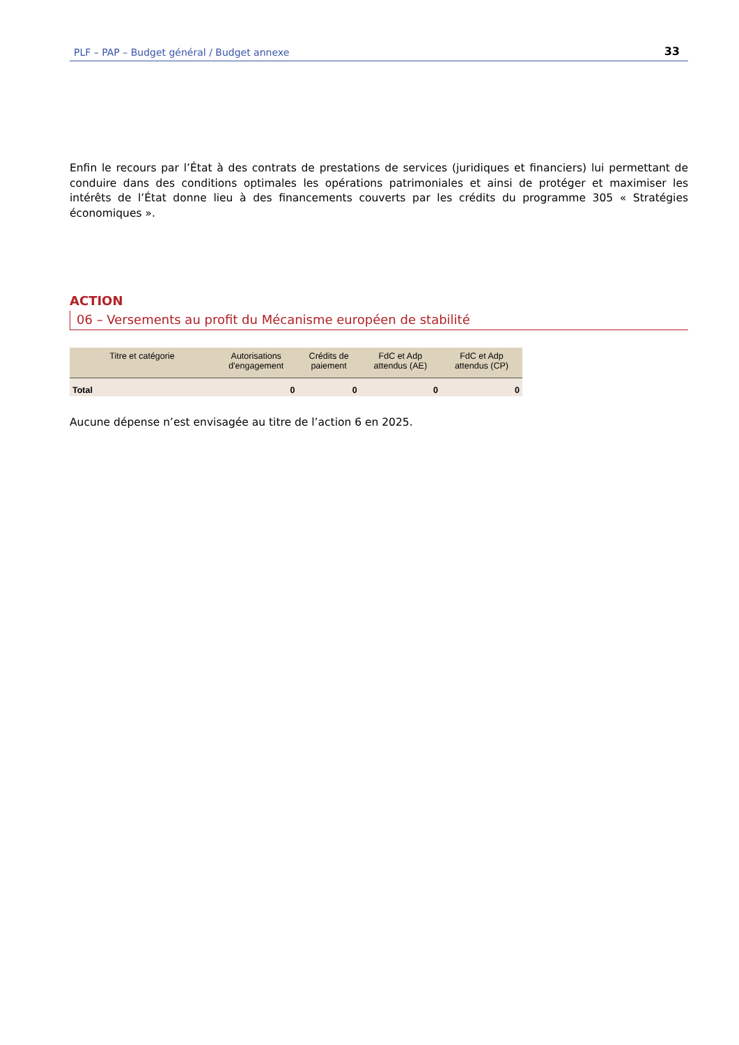PLF – PAP – Budget général / Budget annexe 33
Enfin le recours par l’État à des contrats de prestations de services (juridiques et financiers) lui permettant de conduire dans des conditions optimales les opérations patrimoniales et ainsi de protéger et maximiser les intérêts de l’État donne lieu à des financements couverts par les crédits du programme 305 « Stratégies économiques ».
ACTION
06 – Versements au profit du Mécanisme européen de stabilité
| Titre et catégorie | Autorisations d'engagement | Crédits de paiement | FdC et Adp attendus (AE) | FdC et Adp attendus (CP) |
| --- | --- | --- | --- | --- |
| Total | 0 | 0 | 0 | 0 |
Aucune dépense n’est envisagée au titre de l’action 6 en 2025.